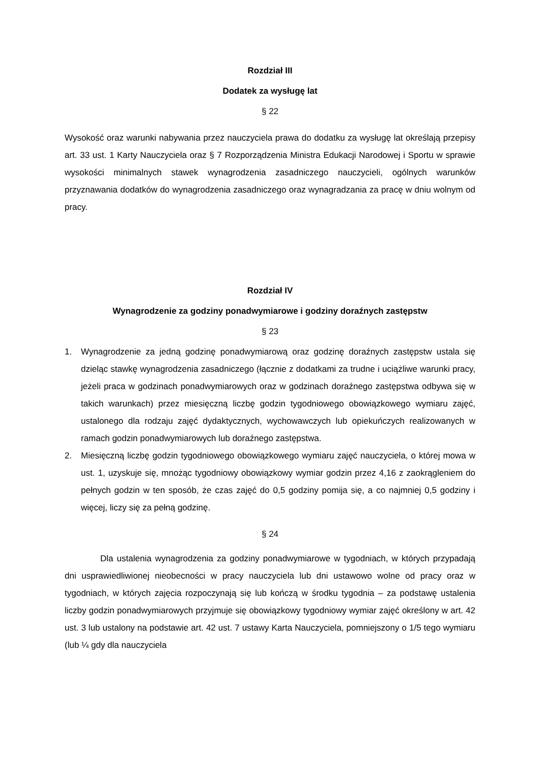Rozdział III
Dodatek za wysługę lat
§ 22
Wysokość oraz warunki nabywania przez nauczyciela prawa do dodatku za wysługę lat określają przepisy art. 33 ust. 1 Karty Nauczyciela oraz § 7 Rozporządzenia Ministra Edukacji Narodowej i Sportu w sprawie wysokości minimalnych stawek wynagrodzenia zasadniczego nauczycieli, ogólnych warunków przyznawania dodatków do wynagrodzenia zasadniczego oraz wynagradzania za pracę w dniu wolnym od pracy.
Rozdział IV
Wynagrodzenie za godziny ponadwymiarowe i godziny doraźnych zastępstw
§ 23
1. Wynagrodzenie za jedną godzinę ponadwymiarową oraz godzinę doraźnych zastępstw ustala się dzieląc stawkę wynagrodzenia zasadniczego (łącznie z dodatkami za trudne i uciążliwe warunki pracy, jeżeli praca w godzinach ponadwymiarowych oraz w godzinach doraźnego zastępstwa odbywa się w takich warunkach) przez miesięczną liczbę godzin tygodniowego obowiązkowego wymiaru zajęć, ustalonego dla rodzaju zajęć dydaktycznych, wychowawczych lub opiekuńczych realizowanych w ramach godzin ponadwymiarowych lub doraźnego zastępstwa.
2. Miesięczną liczbę godzin tygodniowego obowiązkowego wymiaru zajęć nauczyciela, o której mowa w ust. 1, uzyskuje się, mnożąc tygodniowy obowiązkowy wymiar godzin przez 4,16 z zaokrągleniem do pełnych godzin w ten sposób, że czas zajęć do 0,5 godziny pomija się, a co najmniej 0,5 godziny i więcej, liczy się za pełną godzinę.
§ 24
Dla ustalenia wynagrodzenia za godziny ponadwymiarowe w tygodniach, w których przypadają dni usprawiedliwionej nieobecności w pracy nauczyciela lub dni ustawowo wolne od pracy oraz w tygodniach, w których zajęcia rozpoczynają się lub kończą w środku tygodnia – za podstawę ustalenia liczby godzin ponadwymiarowych przyjmuje się obowiązkowy tygodniowy wymiar zajęć określony w art. 42 ust. 3 lub ustalony na podstawie art. 42 ust. 7 ustawy Karta Nauczyciela, pomniejszony o 1/5 tego wymiaru (lub ¼ gdy dla nauczyciela